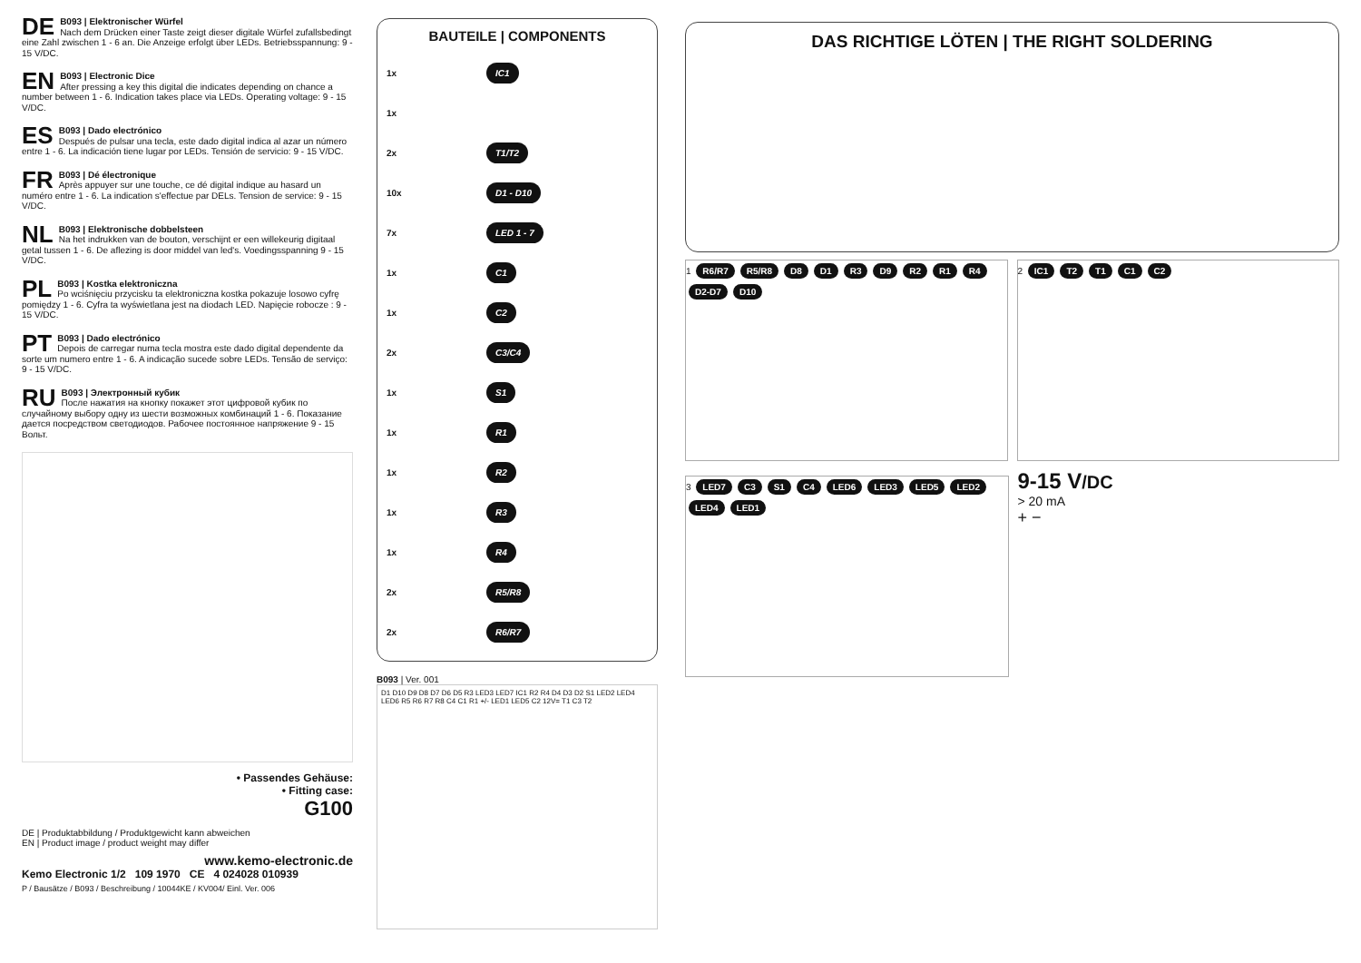DE B093 | Elektronischer Würfel
Nach dem Drücken einer Taste zeigt dieser digitale Würfel zufallsbedingt eine Zahl zwischen 1 - 6 an. Die Anzeige erfolgt über LEDs. Betriebsspannung: 9 - 15 V/DC.
EN B093 | Electronic Dice
After pressing a key this digital die indicates depending on chance a number between 1 - 6. Indication takes place via LEDs. Operating voltage: 9 - 15 V/DC.
ES B093 | Dado electrónico
Después de pulsar una tecla, este dado digital indica al azar un número entre 1 - 6. La indicación tiene lugar por LEDs. Tensión de servicio: 9 - 15 V/DC.
FR B093 | Dé électronique
Après appuyer sur une touche, ce dé digital indique au hasard un numéro entre 1 - 6. La indication s'effectue par DELs. Tension de service: 9 - 15 V/DC.
NL B093 | Elektronische dobbelsteen
Na het indrukken van de bouton, verschijnt er een willekeurig digitaal getal tussen 1 - 6. De aflezing is door middel van led's. Voedingsspanning 9 - 15 V/DC.
PL B093 | Kostka elektroniczna
Po wciśnięciu przycisku ta elektroniczna kostka pokazuje losowo cyfrę pomiędzy 1 - 6. Cyfra ta wyświetlana jest na diodach LED. Napięcie robocze : 9 - 15 V/DC.
PT B093 | Dado electrónico
Depois de carregar numa tecla mostra este dado digital dependente da sorte um numero entre 1 - 6. A indicação sucede sobre LEDs. Tensão de serviço: 9 - 15 V/DC.
RU B093 | Электронный кубик
После нажатия на кнопку покажет этот цифровой кубик по случайному выбору одну из шести возможных комбинаций 1 - 6. Показание дается посредством светодиодов. Рабочее постоянное напряжение 9 - 15 Вольт.
• Passendes Gehäuse:
• Fitting case:
G100
DE | Produktabbildung / Produktgewicht kann abweichen
EN | Product image / product weight may differ
www.kemo-electronic.de
Kemo Electronic 1/2 109 1970 CE 4 024028 010939
P / Bausätze / B093 / Beschreibung / 10044KE / KV004/ Einl. Ver. 006
BAUTEILE | COMPONENTS
1x IC1
1x
2x T1/T2
10x D1 - D10
7x LED 1 - 7
1x C1
1x C2
2x C3/C4
1x S1
1x R1
1x R2
1x R3
1x R4
2x R5/R8
2x R6/R7
B093 | Ver. 001
D1 D10 D9 D8 D7 D6 D5 R3 LED3 LED7 IC1 R2 R4 D4 D3 D2 S1 LED2 LED4 LED6 R5 R6 R7 R8 C4 C1 R1 +/- LED1 LED5 C2 12V= T1 C3 T2
DAS RICHTIGE LÖTEN | THE RIGHT SOLDERING
1 R6/R7 R5/R8 D8 D1 R3 D9 R2 R1 R4 D2-D7 D10
2 IC1 T2 T1 C1 C2
3 LED7 C3 S1 C4 LED6 LED3 LED5 LED2 LED4 LED1
9-15 V/DC
> 20 mA
+ −